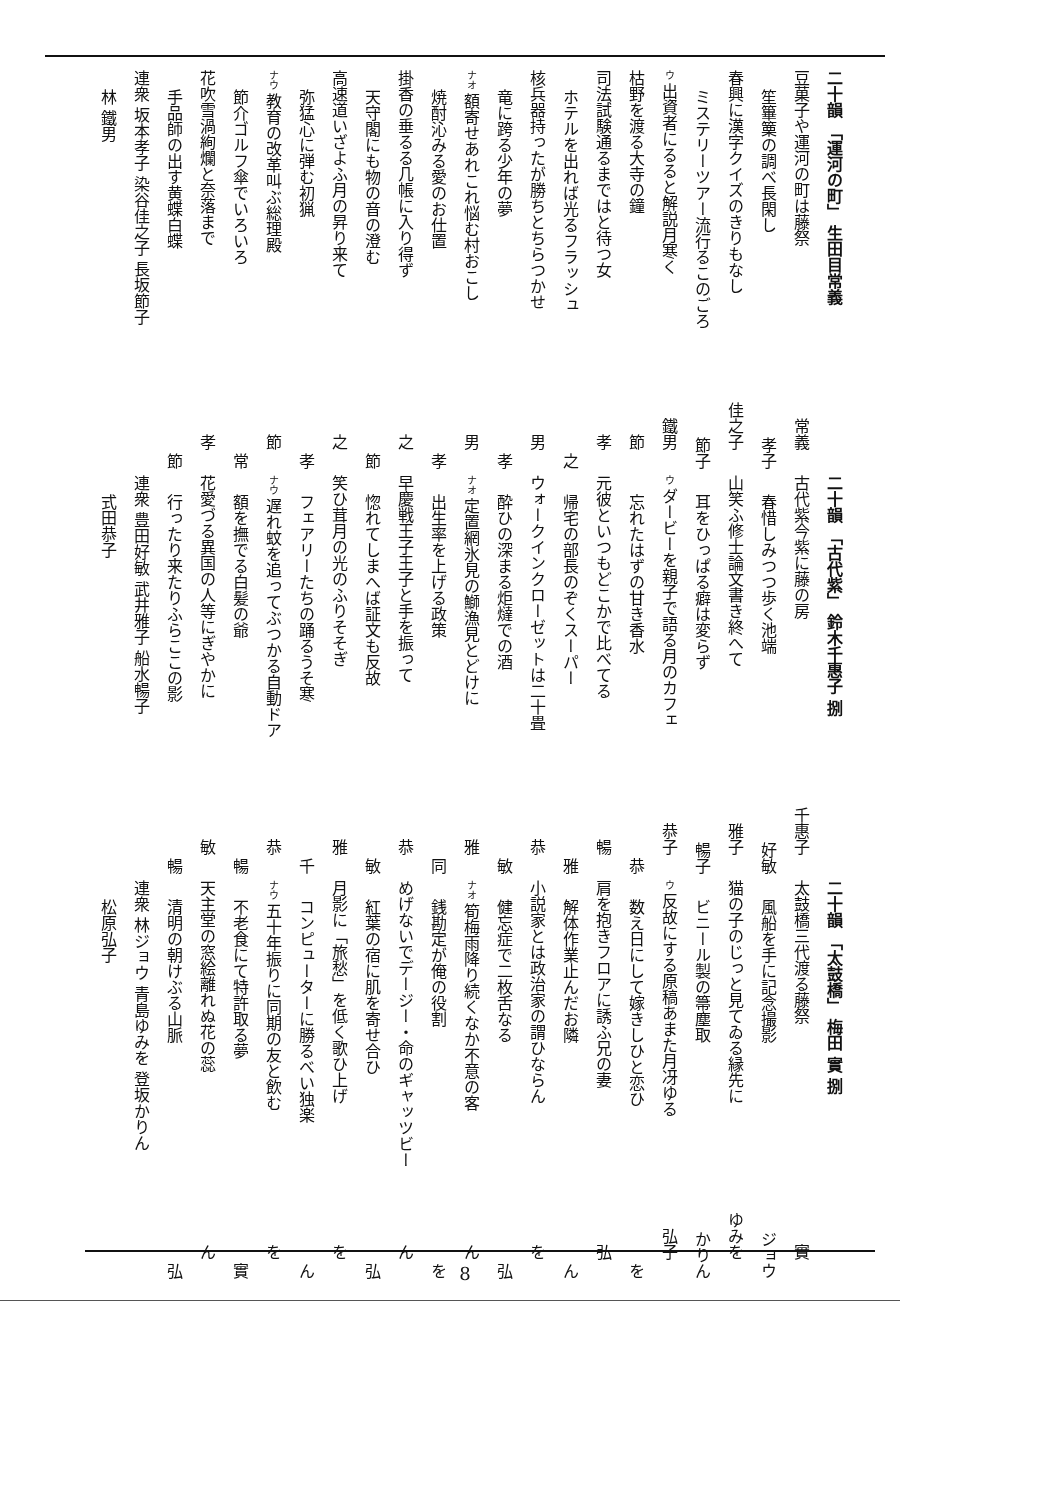二十韻 「運河の町」 生田目常義
豆菓子や運河の町は藤祭 常義
笙篳篥の調べ長閑し 孝子
春興に漢字クイズのきりもなし 佳之子
ミステリーツアー流行るこのごろ 節子
ウ 出資者にるると解説月寒く 鐵男
枯野を渡る大寺の鐘 節
司法試験通るまではと待つ女 孝
ホテルを出れば光るフラッシュ 之
核兵器持ったが勝ちとちらつかせ 男
竜に跨る少年の夢 孝
ナオ 額寄せあれこれ悩む村おこし 男
焼酎沁みる愛のお仕置 孝
掛香の垂るる几帳に入り得ず 之
天守閣にも物の音の澄む 節
高速道いざよふ月の昇り来て 之
弥猛心に弾む初猟 孝
ナウ 教育の改革叫ぶ総理殿 節
節介ゴルフ傘でいろいろ 常
花吹雪渦絢爛と奈落まで 孝
手品師の出す黄蝶白蝶 節
連衆 坂本孝子 染谷佳之子 長坂節子
林 鐵男
二十韻 「古代紫」 鈴木千惠子 捌
古代紫今紫に藤の房 千惠子
春惜しみつつ歩く池端 好敏
山笑ふ修士論文書き終へて 雅子
耳をひっぱる癖は変らず 暢子
ウ ダービーを親子で語る月のカフェ 恭子
忘れたはずの甘き香水 恭
元彼といつもどこかで比べてる 暢
帰宅の部長のぞくスーパー 雅
ウォークインクローゼットは二十畳 恭
酔ひの深まる炬燵での酒 敏
ナオ 定置網氷見の鰤漁見とどけに 雅
出生率を上げる政策 同
早慶戦王子王子と手を振って 恭
惚れてしまへば証文も反故 敏
笑ひ茸月の光のふりそそぎ 雅
フェアリーたちの踊るうそ寒 千
ナウ 遅れ蚊を追ってぶつかる自動ドア 恭
額を撫でる白髪の爺 暢
花愛づる異国の人等にぎやかに 敏
行ったり来たりふらここの影 暢
連衆 豊田好敏 武井雅子 船水暢子
式田恭子
二十韻 「太鼓橋」 梅田 實 捌
太鼓橋三代渡る藤祭 實
風船を手に記念撮影 ジョウ
猫の子のじっと見てゐる縁先に ゆみを
ビニール製の箒塵取 かりん
ウ 反故にする原稿あまた月冴ゆる 弘子
数え日にして嫁きしひと恋ひ を
肩を抱きフロアに誘ふ兄の妻 弘
解体作業止んだお隣 ん
小説家とは政治家の謂ひならん を
健忘症で二枚舌なる 弘
ナオ 筍梅雨降り続くなか不意の客 ん
銭勘定が俺の役割 を
めげないでデージー・命のギャッツビー ん
紅葉の宿に肌を寄せ合ひ 弘
月影に「旅愁」を低く歌ひ上げ を
コンピューターに勝るべい独楽 ん
ナウ 五十年振りに同期の友と飲む を
不老食にて特許取る夢 實
天主堂の窓絵離れぬ花の蕊 ん
清明の朝けぶる山脈 弘
連衆 林ジョウ 青島ゆみを 登坂かりん
松原弘子
8